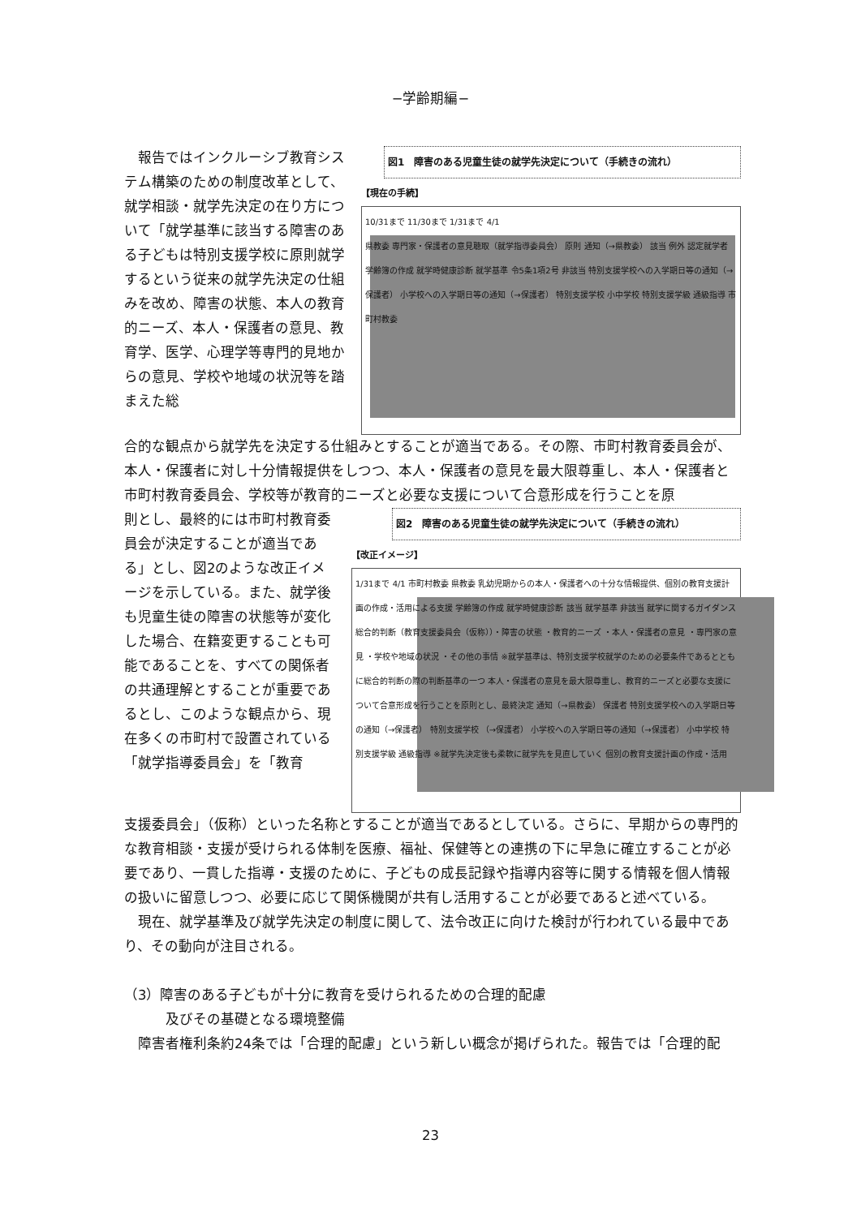−学齢期編−
　報告ではインクルーシブ教育システム構築のための制度改革として、就学相談・就学先決定の在り方について「就学基準に該当する障害のある子どもは特別支援学校に原則就学するという従来の就学先決定の仕組みを改め、障害の状態、本人の教育的ニーズ、本人・保護者の意見、教育学、医学、心理学等専門的見地からの意見、学校や地域の状況等を踏まえた総
図1　障害のある児童生徒の就学先決定について（手続きの流れ）
【現在の手続】
10/31まで 11/30まで 1/31まで 4/1
県教委 専門家・保護者の意見聴取（就学指導委員会） 原則 通知（→県教委） 該当 例外 認定就学者 学齢簿の作成 就学時健康診断 就学基準 令5条1項2号 非該当 特別支援学校への入学期日等の通知（→保護者） 小学校への入学期日等の通知（→保護者） 特別支援学校 小中学校 特別支援学級 通級指導 市町村教委
合的な観点から就学先を決定する仕組みとすることが適当である。その際、市町村教育委員会が、本人・保護者に対し十分情報提供をしつつ、本人・保護者の意見を最大限尊重し、本人・保護者と市町村教育委員会、学校等が教育的ニーズと必要な支援について合意形成を行うことを原
則とし、最終的には市町村教育委員会が決定することが適当である」とし、図2のような改正イメージを示している。また、就学後も児童生徒の障害の状態等が変化した場合、在籍変更することも可能であることを、すべての関係者の共通理解とすることが重要であるとし、このような観点から、現在多くの市町村で設置されている「就学指導委員会」を「教育
図2　障害のある児童生徒の就学先決定について（手続きの流れ）
【改正イメージ】
1/31まで 4/1 市町村教委 県教委 乳幼児期からの本人・保護者への十分な情報提供、個別の教育支援計画の作成・活用による支援 学齢簿の作成 就学時健康診断 該当 就学基準 非該当 就学に関するガイダンス 総合的判断（教育支援委員会（仮称））・障害の状態 ・教育的ニーズ ・本人・保護者の意見 ・専門家の意見 ・学校や地域の状況 ・その他の事情 ※就学基準は、特別支援学校就学のための必要条件であるとともに総合的判断の際の判断基準の一つ 本人・保護者の意見を最大限尊重し、教育的ニーズと必要な支援について合意形成を行うことを原則とし、最終決定 通知（→県教委） 保護者 特別支援学校への入学期日等の通知（→保護者） 特別支援学校 （→保護者） 小学校への入学期日等の通知（→保護者） 小中学校 特別支援学級 通級指導 ※就学先決定後も柔軟に就学先を見直していく 個別の教育支援計画の作成・活用
支援委員会」（仮称）といった名称とすることが適当であるとしている。さらに、早期からの専門的な教育相談・支援が受けられる体制を医療、福祉、保健等との連携の下に早急に確立することが必要であり、一貫した指導・支援のために、子どもの成長記録や指導内容等に関する情報を個人情報の扱いに留意しつつ、必要に応じて関係機関が共有し活用することが必要であると述べている。
　現在、就学基準及び就学先決定の制度に関して、法令改正に向けた検討が行われている最中であり、その動向が注目される。
（3）障害のある子どもが十分に教育を受けられるための合理的配慮
　　　及びその基礎となる環境整備
　障害者権利条約24条では「合理的配慮」という新しい概念が掲げられた。報告では「合理的配
23